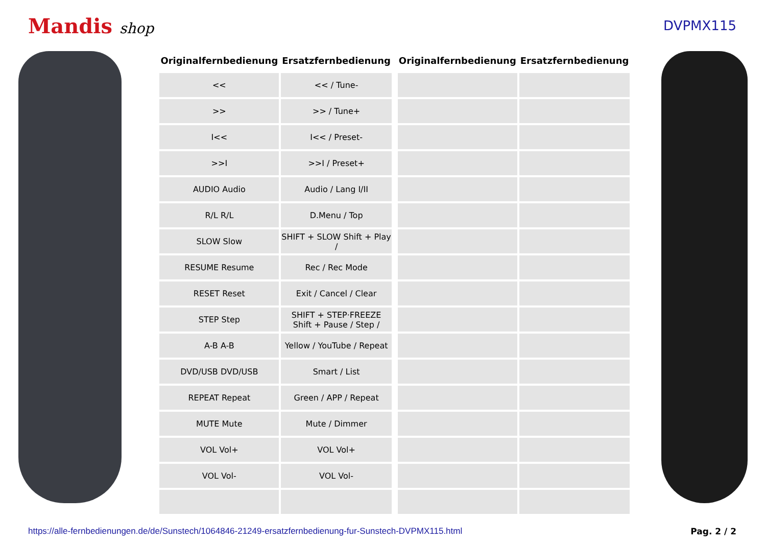Mandis shop DVPMX115
| Originalfernbedienung | Ersatzfernbedienung | | Originalfernbedienung | Ersatzfernbedienung |
| --- | --- | --- | --- | --- |
| << | << / Tune- | | | |
| >> | >> / Tune+ | | | |
| I<< | I<< / Preset- | | | |
| >>I | >>I / Preset+ | | | |
| AUDIO Audio | Audio / Lang I/II | | | |
| R/L R/L | D.Menu / Top | | | |
| SLOW Slow | SHIFT + SLOW Shift + Play / | | | |
| RESUME Resume | Rec / Rec Mode | | | |
| RESET Reset | Exit / Cancel / Clear | | | |
| STEP Step | SHIFT + STEP·FREEZE Shift + Pause / Step / | | | |
| A-B A-B | Yellow / YouTube / Repeat | | | |
| DVD/USB DVD/USB | Smart / List | | | |
| REPEAT Repeat | Green / APP / Repeat | | | |
| MUTE Mute | Mute / Dimmer | | | |
| VOL Vol+ | VOL Vol+ | | | |
| VOL Vol- | VOL Vol- | | | |
https://alle-fernbedienungen.de/de/Sunstech/1064846-21249-ersatzfernbedienung-fur-Sunstech-DVPMX115.html Pag. 2 / 2